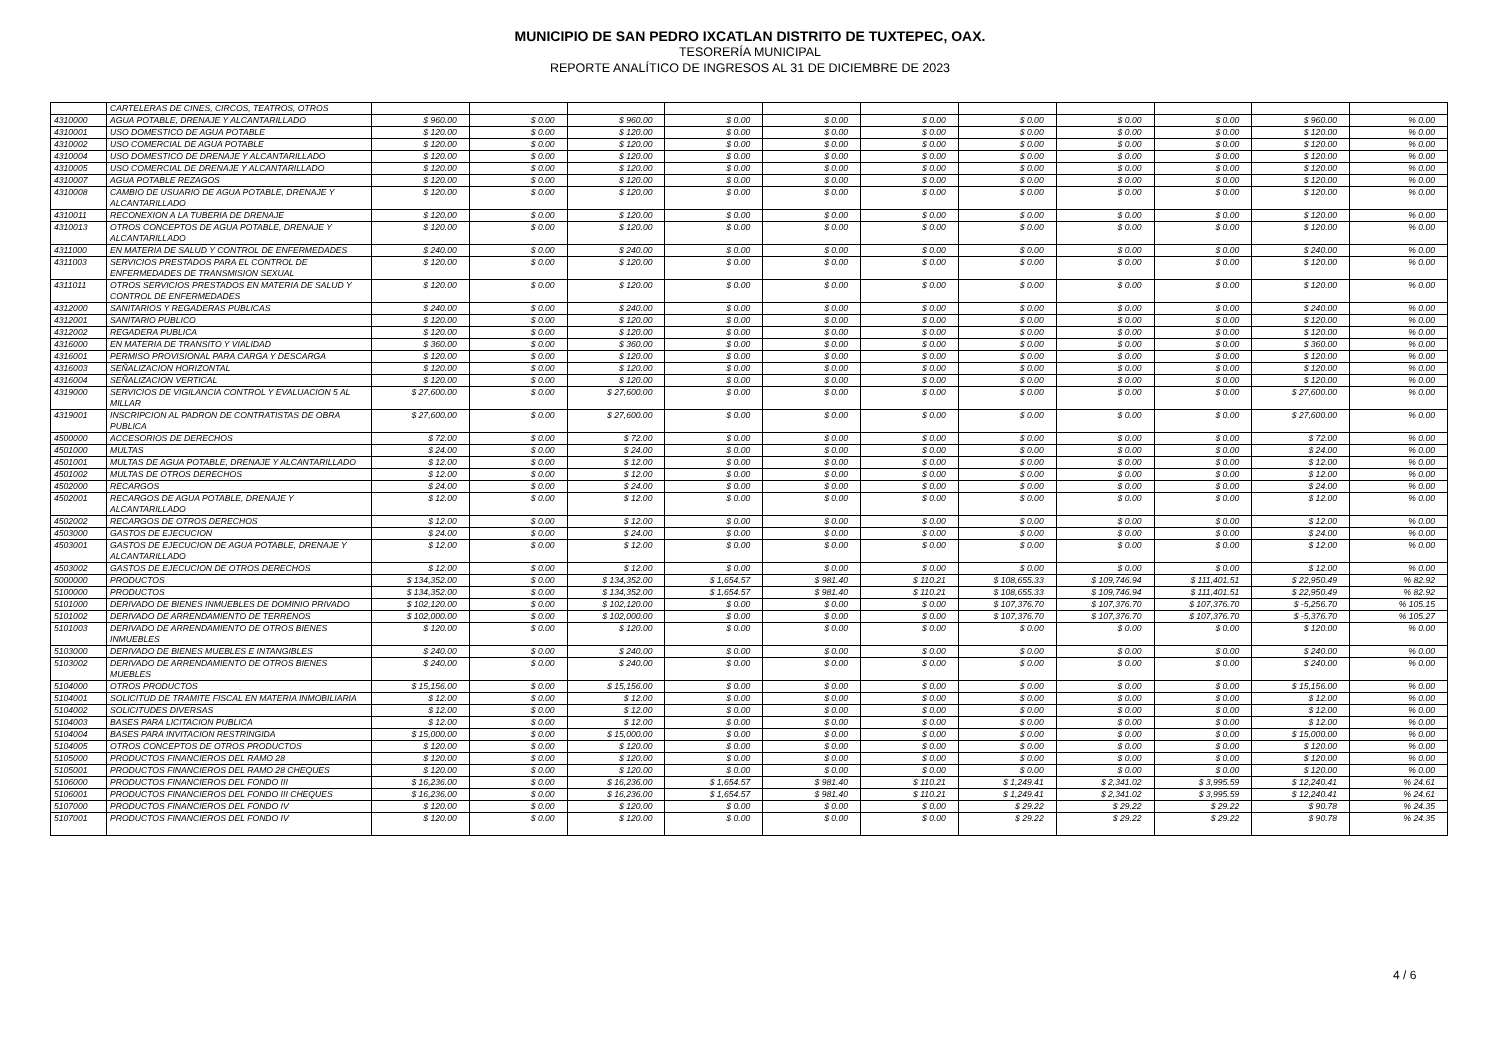MUNICIPIO DE SAN PEDRO IXCATLAN DISTRITO DE TUXTEPEC, OAX.
TESORERÍA MUNICIPAL
REPORTE ANALÍTICO DE INGRESOS AL 31 DE DICIEMBRE DE 2023
| | CARTELERAS DE CINES, CIRCOS, TEATROS, OTROS | | | | | | | | | | | |
| 4310000 | AGUA POTABLE, DRENAJE Y ALCANTARILLADO | $ 960.00 | $ 0.00 | $ 960.00 | $ 0.00 | $ 0.00 | $ 0.00 | $ 0.00 | $ 0.00 | $ 0.00 | $ 960.00 | % 0.00 |
| 4310001 | USO DOMESTICO DE AGUA POTABLE | $ 120.00 | $ 0.00 | $ 120.00 | $ 0.00 | $ 0.00 | $ 0.00 | $ 0.00 | $ 0.00 | $ 0.00 | $ 120.00 | % 0.00 |
| 4310002 | USO COMERCIAL DE AGUA POTABLE | $ 120.00 | $ 0.00 | $ 120.00 | $ 0.00 | $ 0.00 | $ 0.00 | $ 0.00 | $ 0.00 | $ 0.00 | $ 120.00 | % 0.00 |
| 4310004 | USO DOMESTICO DE DRENAJE Y ALCANTARILLADO | $ 120.00 | $ 0.00 | $ 120.00 | $ 0.00 | $ 0.00 | $ 0.00 | $ 0.00 | $ 0.00 | $ 0.00 | $ 120.00 | % 0.00 |
| 4310005 | USO COMERCIAL DE DRENAJE Y ALCANTARILLADO | $ 120.00 | $ 0.00 | $ 120.00 | $ 0.00 | $ 0.00 | $ 0.00 | $ 0.00 | $ 0.00 | $ 0.00 | $ 120.00 | % 0.00 |
| 4310007 | AGUA POTABLE REZAGOS | $ 120.00 | $ 0.00 | $ 120.00 | $ 0.00 | $ 0.00 | $ 0.00 | $ 0.00 | $ 0.00 | $ 0.00 | $ 120.00 | % 0.00 |
| 4310008 | CAMBIO DE USUARIO DE AGUA POTABLE, DRENAJE Y ALCANTARILLADO | $ 120.00 | $ 0.00 | $ 120.00 | $ 0.00 | $ 0.00 | $ 0.00 | $ 0.00 | $ 0.00 | $ 0.00 | $ 120.00 | % 0.00 |
| 4310011 | RECONEXION A LA TUBERIA DE DRENAJE | $ 120.00 | $ 0.00 | $ 120.00 | $ 0.00 | $ 0.00 | $ 0.00 | $ 0.00 | $ 0.00 | $ 0.00 | $ 120.00 | % 0.00 |
| 4310013 | OTROS CONCEPTOS DE AGUA POTABLE, DRENAJE Y ALCANTARILLADO | $ 120.00 | $ 0.00 | $ 120.00 | $ 0.00 | $ 0.00 | $ 0.00 | $ 0.00 | $ 0.00 | $ 0.00 | $ 120.00 | % 0.00 |
| 4311000 | EN MATERIA DE SALUD Y CONTROL DE ENFERMEDADES | $ 240.00 | $ 0.00 | $ 240.00 | $ 0.00 | $ 0.00 | $ 0.00 | $ 0.00 | $ 0.00 | $ 0.00 | $ 240.00 | % 0.00 |
| 4311003 | SERVICIOS PRESTADOS PARA EL CONTROL DE ENFERMEDADES DE TRANSMISION SEXUAL | $ 120.00 | $ 0.00 | $ 120.00 | $ 0.00 | $ 0.00 | $ 0.00 | $ 0.00 | $ 0.00 | $ 0.00 | $ 120.00 | % 0.00 |
| 4311011 | OTROS SERVICIOS PRESTADOS EN MATERIA DE SALUD Y CONTROL DE ENFERMEDADES | $ 120.00 | $ 0.00 | $ 120.00 | $ 0.00 | $ 0.00 | $ 0.00 | $ 0.00 | $ 0.00 | $ 0.00 | $ 120.00 | % 0.00 |
| 4312000 | SANITARIOS Y REGADERAS PUBLICAS | $ 240.00 | $ 0.00 | $ 240.00 | $ 0.00 | $ 0.00 | $ 0.00 | $ 0.00 | $ 0.00 | $ 0.00 | $ 240.00 | % 0.00 |
| 4312001 | SANITARIO PUBLICO | $ 120.00 | $ 0.00 | $ 120.00 | $ 0.00 | $ 0.00 | $ 0.00 | $ 0.00 | $ 0.00 | $ 0.00 | $ 120.00 | % 0.00 |
| 4312002 | REGADERA PUBLICA | $ 120.00 | $ 0.00 | $ 120.00 | $ 0.00 | $ 0.00 | $ 0.00 | $ 0.00 | $ 0.00 | $ 0.00 | $ 120.00 | % 0.00 |
| 4316000 | EN MATERIA DE TRANSITO Y VIALIDAD | $ 360.00 | $ 0.00 | $ 360.00 | $ 0.00 | $ 0.00 | $ 0.00 | $ 0.00 | $ 0.00 | $ 0.00 | $ 360.00 | % 0.00 |
| 4316001 | PERMISO PROVISIONAL PARA CARGA Y DESCARGA | $ 120.00 | $ 0.00 | $ 120.00 | $ 0.00 | $ 0.00 | $ 0.00 | $ 0.00 | $ 0.00 | $ 0.00 | $ 120.00 | % 0.00 |
| 4316003 | SEÑALIZACION HORIZONTAL | $ 120.00 | $ 0.00 | $ 120.00 | $ 0.00 | $ 0.00 | $ 0.00 | $ 0.00 | $ 0.00 | $ 0.00 | $ 120.00 | % 0.00 |
| 4316004 | SEÑALIZACION VERTICAL | $ 120.00 | $ 0.00 | $ 120.00 | $ 0.00 | $ 0.00 | $ 0.00 | $ 0.00 | $ 0.00 | $ 0.00 | $ 120.00 | % 0.00 |
| 4319000 | SERVICIOS DE VIGILANCIA CONTROL Y EVALUACION 5 AL MILLAR | $ 27,600.00 | $ 0.00 | $ 27,600.00 | $ 0.00 | $ 0.00 | $ 0.00 | $ 0.00 | $ 0.00 | $ 0.00 | $ 27,600.00 | % 0.00 |
| 4319001 | INSCRIPCION AL PADRON DE CONTRATISTAS DE OBRA PUBLICA | $ 27,600.00 | $ 0.00 | $ 27,600.00 | $ 0.00 | $ 0.00 | $ 0.00 | $ 0.00 | $ 0.00 | $ 0.00 | $ 27,600.00 | % 0.00 |
| 4500000 | ACCESORIOS DE DERECHOS | $ 72.00 | $ 0.00 | $ 72.00 | $ 0.00 | $ 0.00 | $ 0.00 | $ 0.00 | $ 0.00 | $ 0.00 | $ 72.00 | % 0.00 |
| 4501000 | MULTAS | $ 24.00 | $ 0.00 | $ 24.00 | $ 0.00 | $ 0.00 | $ 0.00 | $ 0.00 | $ 0.00 | $ 0.00 | $ 24.00 | % 0.00 |
| 4501001 | MULTAS DE AGUA POTABLE, DRENAJE Y ALCANTARILLADO | $ 12.00 | $ 0.00 | $ 12.00 | $ 0.00 | $ 0.00 | $ 0.00 | $ 0.00 | $ 0.00 | $ 0.00 | $ 12.00 | % 0.00 |
| 4501002 | MULTAS DE OTROS DERECHOS | $ 12.00 | $ 0.00 | $ 12.00 | $ 0.00 | $ 0.00 | $ 0.00 | $ 0.00 | $ 0.00 | $ 0.00 | $ 12.00 | % 0.00 |
| 4502000 | RECARGOS | $ 24.00 | $ 0.00 | $ 24.00 | $ 0.00 | $ 0.00 | $ 0.00 | $ 0.00 | $ 0.00 | $ 0.00 | $ 24.00 | % 0.00 |
| 4502001 | RECARGOS DE AGUA POTABLE, DRENAJE Y ALCANTARILLADO | $ 12.00 | $ 0.00 | $ 12.00 | $ 0.00 | $ 0.00 | $ 0.00 | $ 0.00 | $ 0.00 | $ 0.00 | $ 12.00 | % 0.00 |
| 4502002 | RECARGOS DE OTROS DERECHOS | $ 12.00 | $ 0.00 | $ 12.00 | $ 0.00 | $ 0.00 | $ 0.00 | $ 0.00 | $ 0.00 | $ 0.00 | $ 12.00 | % 0.00 |
| 4503000 | GASTOS DE EJECUCION | $ 24.00 | $ 0.00 | $ 24.00 | $ 0.00 | $ 0.00 | $ 0.00 | $ 0.00 | $ 0.00 | $ 0.00 | $ 24.00 | % 0.00 |
| 4503001 | GASTOS DE EJECUCION DE AGUA POTABLE, DRENAJE Y ALCANTARILLADO | $ 12.00 | $ 0.00 | $ 12.00 | $ 0.00 | $ 0.00 | $ 0.00 | $ 0.00 | $ 0.00 | $ 0.00 | $ 12.00 | % 0.00 |
| 4503002 | GASTOS DE EJECUCION DE OTROS DERECHOS | $ 12.00 | $ 0.00 | $ 12.00 | $ 0.00 | $ 0.00 | $ 0.00 | $ 0.00 | $ 0.00 | $ 0.00 | $ 12.00 | % 0.00 |
| 5000000 | PRODUCTOS | $ 134,352.00 | $ 0.00 | $ 134,352.00 | $ 1,654.57 | $ 981.40 | $ 110.21 | $ 108,655.33 | $ 109,746.94 | $ 111,401.51 | $ 22,950.49 | % 82.92 |
| 5100000 | PRODUCTOS | $ 134,352.00 | $ 0.00 | $ 134,352.00 | $ 1,654.57 | $ 981.40 | $ 110.21 | $ 108,655.33 | $ 109,746.94 | $ 111,401.51 | $ 22,950.49 | % 82.92 |
| 5101000 | DERIVADO DE BIENES INMUEBLES DE DOMINIO PRIVADO | $ 102,120.00 | $ 0.00 | $ 102,120.00 | $ 0.00 | $ 0.00 | $ 0.00 | $ 107,376.70 | $ 107,376.70 | $ 107,376.70 | $ -5,256.70 | % 105.15 |
| 5101002 | DERIVADO DE ARRENDAMIENTO DE TERRENOS | $ 102,000.00 | $ 0.00 | $ 102,000.00 | $ 0.00 | $ 0.00 | $ 0.00 | $ 107,376.70 | $ 107,376.70 | $ 107,376.70 | $ -5,376.70 | % 105.27 |
| 5101003 | DERIVADO DE ARRENDAMIENTO DE OTROS BIENES INMUEBLES | $ 120.00 | $ 0.00 | $ 120.00 | $ 0.00 | $ 0.00 | $ 0.00 | $ 0.00 | $ 0.00 | $ 0.00 | $ 120.00 | % 0.00 |
| 5103000 | DERIVADO DE BIENES MUEBLES E INTANGIBLES | $ 240.00 | $ 0.00 | $ 240.00 | $ 0.00 | $ 0.00 | $ 0.00 | $ 0.00 | $ 0.00 | $ 0.00 | $ 240.00 | % 0.00 |
| 5103002 | DERIVADO DE ARRENDAMIENTO DE OTROS BIENES MUEBLES | $ 240.00 | $ 0.00 | $ 240.00 | $ 0.00 | $ 0.00 | $ 0.00 | $ 0.00 | $ 0.00 | $ 0.00 | $ 240.00 | % 0.00 |
| 5104000 | OTROS PRODUCTOS | $ 15,156.00 | $ 0.00 | $ 15,156.00 | $ 0.00 | $ 0.00 | $ 0.00 | $ 0.00 | $ 0.00 | $ 0.00 | $ 15,156.00 | % 0.00 |
| 5104001 | SOLICITUD DE TRAMITE FISCAL EN MATERIA INMOBILIARIA | $ 12.00 | $ 0.00 | $ 12.00 | $ 0.00 | $ 0.00 | $ 0.00 | $ 0.00 | $ 0.00 | $ 0.00 | $ 12.00 | % 0.00 |
| 5104002 | SOLICITUDES DIVERSAS | $ 12.00 | $ 0.00 | $ 12.00 | $ 0.00 | $ 0.00 | $ 0.00 | $ 0.00 | $ 0.00 | $ 0.00 | $ 12.00 | % 0.00 |
| 5104003 | BASES PARA LICITACION PUBLICA | $ 12.00 | $ 0.00 | $ 12.00 | $ 0.00 | $ 0.00 | $ 0.00 | $ 0.00 | $ 0.00 | $ 0.00 | $ 12.00 | % 0.00 |
| 5104004 | BASES PARA INVITACION RESTRINGIDA | $ 15,000.00 | $ 0.00 | $ 15,000.00 | $ 0.00 | $ 0.00 | $ 0.00 | $ 0.00 | $ 0.00 | $ 0.00 | $ 15,000.00 | % 0.00 |
| 5104005 | OTROS CONCEPTOS DE OTROS PRODUCTOS | $ 120.00 | $ 0.00 | $ 120.00 | $ 0.00 | $ 0.00 | $ 0.00 | $ 0.00 | $ 0.00 | $ 0.00 | $ 120.00 | % 0.00 |
| 5105000 | PRODUCTOS FINANCIEROS DEL RAMO 28 | $ 120.00 | $ 0.00 | $ 120.00 | $ 0.00 | $ 0.00 | $ 0.00 | $ 0.00 | $ 0.00 | $ 0.00 | $ 120.00 | % 0.00 |
| 5105001 | PRODUCTOS FINANCIEROS DEL RAMO 28 CHEQUES | $ 120.00 | $ 0.00 | $ 120.00 | $ 0.00 | $ 0.00 | $ 0.00 | $ 0.00 | $ 0.00 | $ 0.00 | $ 120.00 | % 0.00 |
| 5106000 | PRODUCTOS FINANCIEROS DEL FONDO III | $ 16,236.00 | $ 0.00 | $ 16,236.00 | $ 1,654.57 | $ 981.40 | $ 110.21 | $ 1,249.41 | $ 2,341.02 | $ 3,995.59 | $ 12,240.41 | % 24.61 |
| 5106001 | PRODUCTOS FINANCIEROS DEL FONDO III CHEQUES | $ 16,236.00 | $ 0.00 | $ 16,236.00 | $ 1,654.57 | $ 981.40 | $ 110.21 | $ 1,249.41 | $ 2,341.02 | $ 3,995.59 | $ 12,240.41 | % 24.61 |
| 5107000 | PRODUCTOS FINANCIEROS DEL FONDO IV | $ 120.00 | $ 0.00 | $ 120.00 | $ 0.00 | $ 0.00 | $ 0.00 | $ 29.22 | $ 29.22 | $ 29.22 | $ 90.78 | % 24.35 |
| 5107001 | PRODUCTOS FINANCIEROS DEL FONDO IV | $ 120.00 | $ 0.00 | $ 120.00 | $ 0.00 | $ 0.00 | $ 0.00 | $ 29.22 | $ 29.22 | $ 29.22 | $ 90.78 | % 24.35 |
4 / 6